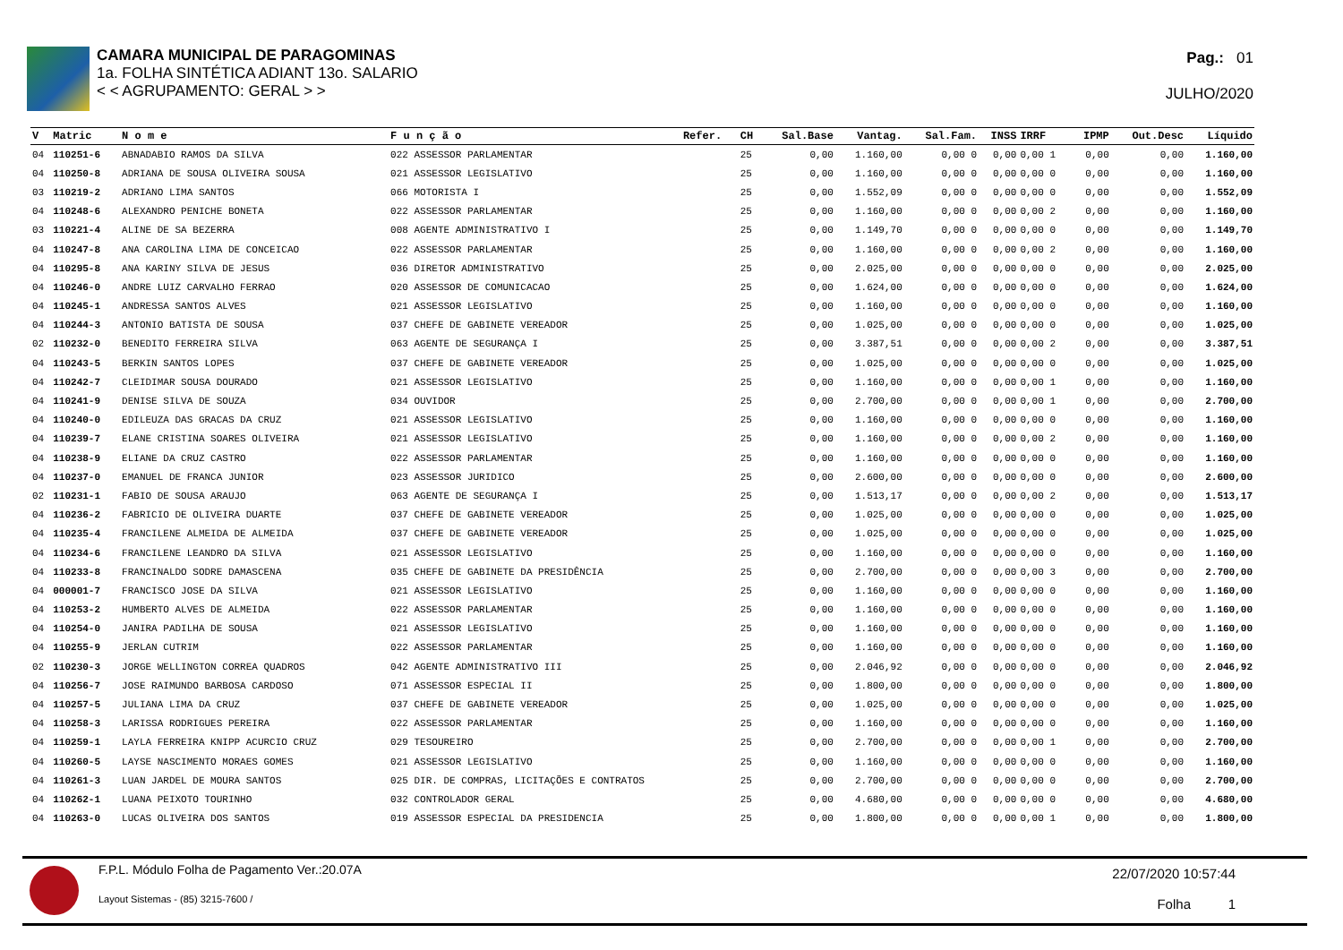CAMARA MUNICIPAL DE PARAGOMINAS
1a. FOLHA SINTÉTICA ADIANT 13o. SALARIO
< < AGRUPAMENTO: GERAL > >
Pag.: 01
JULHO/2020
| V | Matric | N o m e | F u n ç ã o | Refer. | CH | Sal.Base | Vantag. | Sal.Fam. | INSS | IRRF | IPMP | Out.Desc | Líquido |
| --- | --- | --- | --- | --- | --- | --- | --- | --- | --- | --- | --- | --- | --- |
| 04 | 110251-6 | ABNADABIO RAMOS DA SILVA | 022 ASSESSOR PARLAMENTAR | | 25 | 0,00 | 1.160,00 | 0,00 0 | 0,00 | 0,00 1 | 0,00 | 0,00 | 1.160,00 |
| 04 | 110250-8 | ADRIANA DE SOUSA OLIVEIRA SOUSA | 021 ASSESSOR LEGISLATIVO | | 25 | 0,00 | 1.160,00 | 0,00 0 | 0,00 | 0,00 0 | 0,00 | 0,00 | 1.160,00 |
| 03 | 110219-2 | ADRIANO LIMA SANTOS | 066 MOTORISTA I | | 25 | 0,00 | 1.552,09 | 0,00 0 | 0,00 | 0,00 0 | 0,00 | 0,00 | 1.552,09 |
| 04 | 110248-6 | ALEXANDRO PENICHE BONETA | 022 ASSESSOR PARLAMENTAR | | 25 | 0,00 | 1.160,00 | 0,00 0 | 0,00 | 0,00 2 | 0,00 | 0,00 | 1.160,00 |
| 03 | 110221-4 | ALINE DE SA BEZERRA | 008 AGENTE ADMINISTRATIVO I | | 25 | 0,00 | 1.149,70 | 0,00 0 | 0,00 | 0,00 0 | 0,00 | 0,00 | 1.149,70 |
| 04 | 110247-8 | ANA CAROLINA LIMA DE CONCEICAO | 022 ASSESSOR PARLAMENTAR | | 25 | 0,00 | 1.160,00 | 0,00 0 | 0,00 | 0,00 2 | 0,00 | 0,00 | 1.160,00 |
| 04 | 110295-8 | ANA KARINY SILVA DE JESUS | 036 DIRETOR ADMINISTRATIVO | | 25 | 0,00 | 2.025,00 | 0,00 0 | 0,00 | 0,00 0 | 0,00 | 0,00 | 2.025,00 |
| 04 | 110246-0 | ANDRE LUIZ CARVALHO FERRAO | 020 ASSESSOR DE COMUNICACAO | | 25 | 0,00 | 1.624,00 | 0,00 0 | 0,00 | 0,00 0 | 0,00 | 0,00 | 1.624,00 |
| 04 | 110245-1 | ANDRESSA SANTOS ALVES | 021 ASSESSOR LEGISLATIVO | | 25 | 0,00 | 1.160,00 | 0,00 0 | 0,00 | 0,00 0 | 0,00 | 0,00 | 1.160,00 |
| 04 | 110244-3 | ANTONIO BATISTA DE SOUSA | 037 CHEFE DE GABINETE VEREADOR | | 25 | 0,00 | 1.025,00 | 0,00 0 | 0,00 | 0,00 0 | 0,00 | 0,00 | 1.025,00 |
| 02 | 110232-0 | BENEDITO FERREIRA SILVA | 063 AGENTE DE SEGURANÇA I | | 25 | 0,00 | 3.387,51 | 0,00 0 | 0,00 | 0,00 2 | 0,00 | 0,00 | 3.387,51 |
| 04 | 110243-5 | BERKIN SANTOS LOPES | 037 CHEFE DE GABINETE VEREADOR | | 25 | 0,00 | 1.025,00 | 0,00 0 | 0,00 | 0,00 0 | 0,00 | 0,00 | 1.025,00 |
| 04 | 110242-7 | CLEIDIMAR SOUSA DOURADO | 021 ASSESSOR LEGISLATIVO | | 25 | 0,00 | 1.160,00 | 0,00 0 | 0,00 | 0,00 1 | 0,00 | 0,00 | 1.160,00 |
| 04 | 110241-9 | DENISE SILVA DE SOUZA | 034 OUVIDOR | | 25 | 0,00 | 2.700,00 | 0,00 0 | 0,00 | 0,00 1 | 0,00 | 0,00 | 2.700,00 |
| 04 | 110240-0 | EDILEUZA DAS GRACAS DA CRUZ | 021 ASSESSOR LEGISLATIVO | | 25 | 0,00 | 1.160,00 | 0,00 0 | 0,00 | 0,00 0 | 0,00 | 0,00 | 1.160,00 |
| 04 | 110239-7 | ELANE CRISTINA SOARES OLIVEIRA | 021 ASSESSOR LEGISLATIVO | | 25 | 0,00 | 1.160,00 | 0,00 0 | 0,00 | 0,00 2 | 0,00 | 0,00 | 1.160,00 |
| 04 | 110238-9 | ELIANE DA CRUZ CASTRO | 022 ASSESSOR PARLAMENTAR | | 25 | 0,00 | 1.160,00 | 0,00 0 | 0,00 | 0,00 0 | 0,00 | 0,00 | 1.160,00 |
| 04 | 110237-0 | EMANUEL DE FRANCA JUNIOR | 023 ASSESSOR JURIDICO | | 25 | 0,00 | 2.600,00 | 0,00 0 | 0,00 | 0,00 0 | 0,00 | 0,00 | 2.600,00 |
| 02 | 110231-1 | FABIO DE SOUSA ARAUJO | 063 AGENTE DE SEGURANÇA I | | 25 | 0,00 | 1.513,17 | 0,00 0 | 0,00 | 0,00 2 | 0,00 | 0,00 | 1.513,17 |
| 04 | 110236-2 | FABRICIO DE OLIVEIRA DUARTE | 037 CHEFE DE GABINETE VEREADOR | | 25 | 0,00 | 1.025,00 | 0,00 0 | 0,00 | 0,00 0 | 0,00 | 0,00 | 1.025,00 |
| 04 | 110235-4 | FRANCILENE ALMEIDA DE ALMEIDA | 037 CHEFE DE GABINETE VEREADOR | | 25 | 0,00 | 1.025,00 | 0,00 0 | 0,00 | 0,00 0 | 0,00 | 0,00 | 1.025,00 |
| 04 | 110234-6 | FRANCILENE LEANDRO DA SILVA | 021 ASSESSOR LEGISLATIVO | | 25 | 0,00 | 1.160,00 | 0,00 0 | 0,00 | 0,00 0 | 0,00 | 0,00 | 1.160,00 |
| 04 | 110233-8 | FRANCINALDO SODRE DAMASCENA | 035 CHEFE DE GABINETE DA PRESIDÊNCIA | | 25 | 0,00 | 2.700,00 | 0,00 0 | 0,00 | 0,00 3 | 0,00 | 0,00 | 2.700,00 |
| 04 | 000001-7 | FRANCISCO JOSE DA SILVA | 021 ASSESSOR LEGISLATIVO | | 25 | 0,00 | 1.160,00 | 0,00 0 | 0,00 | 0,00 0 | 0,00 | 0,00 | 1.160,00 |
| 04 | 110253-2 | HUMBERTO ALVES DE ALMEIDA | 022 ASSESSOR PARLAMENTAR | | 25 | 0,00 | 1.160,00 | 0,00 0 | 0,00 | 0,00 0 | 0,00 | 0,00 | 1.160,00 |
| 04 | 110254-0 | JANIRA PADILHA DE SOUSA | 021 ASSESSOR LEGISLATIVO | | 25 | 0,00 | 1.160,00 | 0,00 0 | 0,00 | 0,00 0 | 0,00 | 0,00 | 1.160,00 |
| 04 | 110255-9 | JERLAN CUTRIM | 022 ASSESSOR PARLAMENTAR | | 25 | 0,00 | 1.160,00 | 0,00 0 | 0,00 | 0,00 0 | 0,00 | 0,00 | 1.160,00 |
| 02 | 110230-3 | JORGE WELLINGTON CORREA QUADROS | 042 AGENTE ADMINISTRATIVO III | | 25 | 0,00 | 2.046,92 | 0,00 0 | 0,00 | 0,00 0 | 0,00 | 0,00 | 2.046,92 |
| 04 | 110256-7 | JOSE RAIMUNDO BARBOSA CARDOSO | 071 ASSESSOR ESPECIAL II | | 25 | 0,00 | 1.800,00 | 0,00 0 | 0,00 | 0,00 0 | 0,00 | 0,00 | 1.800,00 |
| 04 | 110257-5 | JULIANA LIMA DA CRUZ | 037 CHEFE DE GABINETE VEREADOR | | 25 | 0,00 | 1.025,00 | 0,00 0 | 0,00 | 0,00 0 | 0,00 | 0,00 | 1.025,00 |
| 04 | 110258-3 | LARISSA RODRIGUES PEREIRA | 022 ASSESSOR PARLAMENTAR | | 25 | 0,00 | 1.160,00 | 0,00 0 | 0,00 | 0,00 0 | 0,00 | 0,00 | 1.160,00 |
| 04 | 110259-1 | LAYLA FERREIRA KNIPP ACURCIO CRUZ | 029 TESOUREIRO | | 25 | 0,00 | 2.700,00 | 0,00 0 | 0,00 | 0,00 1 | 0,00 | 0,00 | 2.700,00 |
| 04 | 110260-5 | LAYSE NASCIMENTO MORAES GOMES | 021 ASSESSOR LEGISLATIVO | | 25 | 0,00 | 1.160,00 | 0,00 0 | 0,00 | 0,00 0 | 0,00 | 0,00 | 1.160,00 |
| 04 | 110261-3 | LUAN JARDEL DE MOURA SANTOS | 025 DIR. DE COMPRAS, LICITAÇÕES E CONTRATOS | | 25 | 0,00 | 2.700,00 | 0,00 0 | 0,00 | 0,00 0 | 0,00 | 0,00 | 2.700,00 |
| 04 | 110262-1 | LUANA PEIXOTO TOURINHO | 032 CONTROLADOR GERAL | | 25 | 0,00 | 4.680,00 | 0,00 0 | 0,00 | 0,00 0 | 0,00 | 0,00 | 4.680,00 |
| 04 | 110263-0 | LUCAS OLIVEIRA DOS SANTOS | 019 ASSESSOR ESPECIAL DA PRESIDENCIA | | 25 | 0,00 | 1.800,00 | 0,00 0 | 0,00 | 0,00 1 | 0,00 | 0,00 | 1.800,00 |
F.P.L. Módulo Folha de Pagamento Ver.:20.07A
Layout Sistemas - (85) 3215-7600 /
22/07/2020 10:57:44
Folha 1